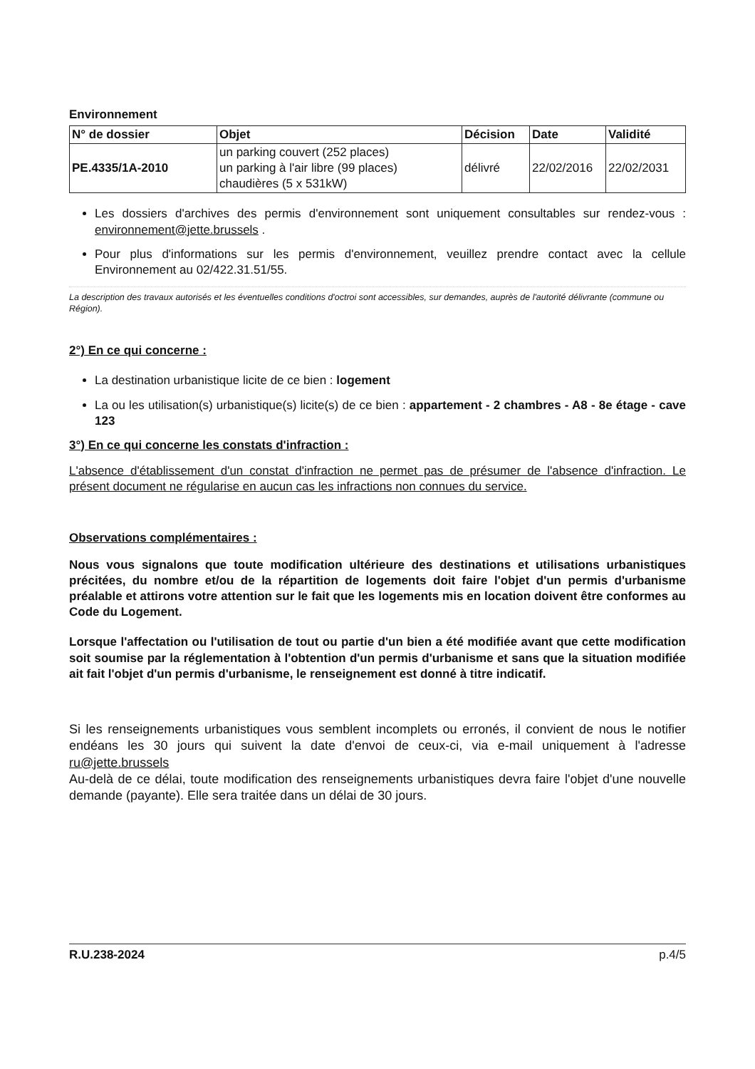Environnement
| N° de dossier | Objet | Décision | Date | Validité |
| --- | --- | --- | --- | --- |
| PE.4335/1A-2010 | un parking couvert (252 places) un parking à l'air libre (99 places) chaudières (5 x 531kW) | délivré | 22/02/2016 | 22/02/2031 |
Les dossiers d'archives des permis d'environnement sont uniquement consultables sur rendez-vous : environnement@jette.brussels .
Pour plus d'informations sur les permis d'environnement, veuillez prendre contact avec la cellule Environnement au 02/422.31.51/55.
La description des travaux autorisés et les éventuelles conditions d'octroi sont accessibles, sur demandes, auprès de l'autorité délivrante (commune ou Région).
2°) En ce qui concerne :
La destination urbanistique licite de ce bien : logement
La ou les utilisation(s) urbanistique(s) licite(s) de ce bien : appartement - 2 chambres - A8 - 8e étage - cave 123
3°) En ce qui concerne les constats d'infraction :
L'absence d'établissement d'un constat d'infraction ne permet pas de présumer de l'absence d'infraction. Le présent document ne régularise en aucun cas les infractions non connues du service.
Observations complémentaires :
Nous vous signalons que toute modification ultérieure des destinations et utilisations urbanistiques précitées, du nombre et/ou de la répartition de logements doit faire l'objet d'un permis d'urbanisme préalable et attirons votre attention sur le fait que les logements mis en location doivent être conformes au Code du Logement.
Lorsque l'affectation ou l'utilisation de tout ou partie d'un bien a été modifiée avant que cette modification soit soumise par la réglementation à l'obtention d'un permis d'urbanisme et sans que la situation modifiée ait fait l'objet d'un permis d'urbanisme, le renseignement est donné à titre indicatif.
Si les renseignements urbanistiques vous semblent incomplets ou erronés, il convient de nous le notifier endéans les 30 jours qui suivent la date d'envoi de ceux-ci, via e-mail uniquement à l'adresse ru@jette.brussels
Au-delà de ce délai, toute modification des renseignements urbanistiques devra faire l'objet d'une nouvelle demande (payante). Elle sera traitée dans un délai de 30 jours.
R.U.238-2024 p.4/5